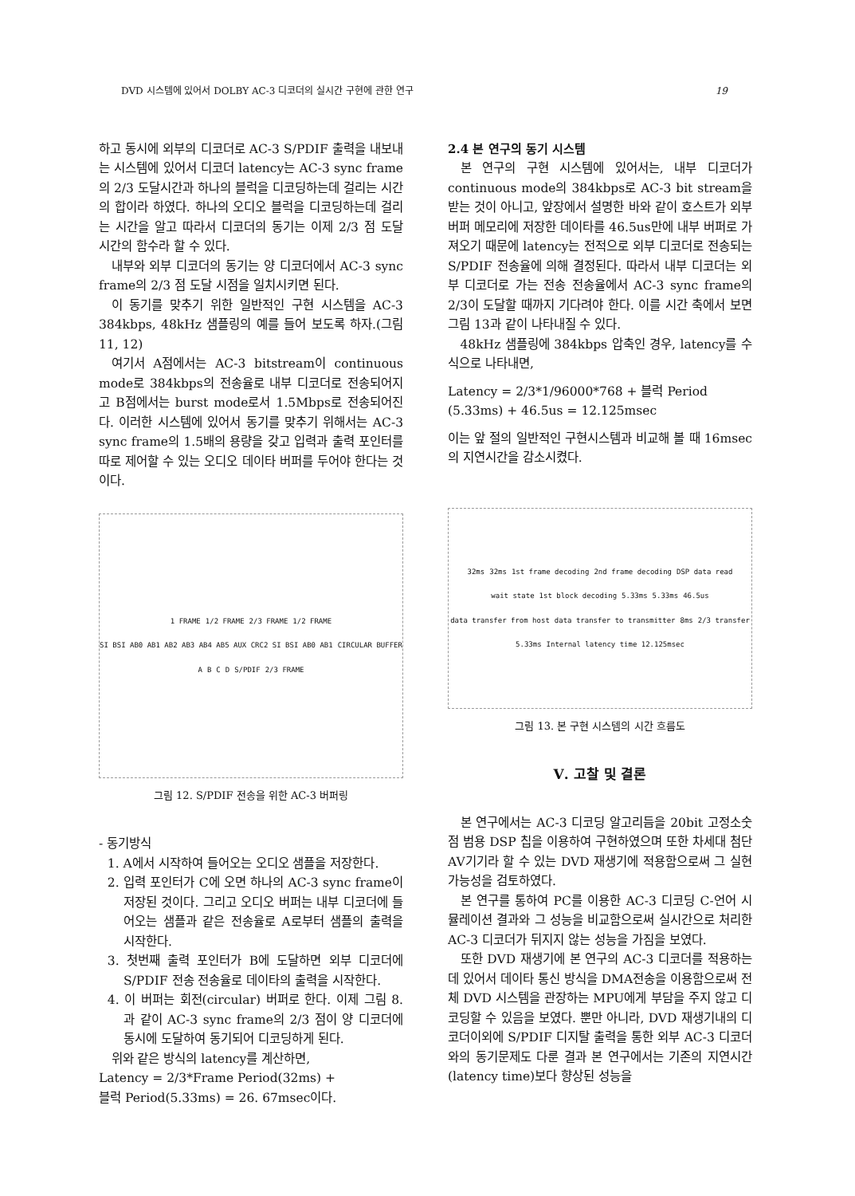DVD 시스템에 있어서 DOLBY AC-3 디코더의 실시간 구현에 관한 연구 19
하고 동시에 외부의 디코더로 AC-3 S/PDIF 출력을 내보내는 시스템에 있어서 디코더 latency는 AC-3 sync frame의 2/3 도달시간과 하나의 블럭을 디코딩하는데 걸리는 시간의 합이라 하였다. 하나의 오디오 블럭을 디코딩하는데 걸리는 시간을 알고 따라서 디코더의 동기는 이제 2/3 점 도달 시간의 함수라 할 수 있다.
내부와 외부 디코더의 동기는 양 디코더에서 AC-3 sync frame의 2/3 점 도달 시점을 일치시키면 된다.
이 동기를 맞추기 위한 일반적인 구현 시스템을 AC-3 384kbps, 48kHz 샘플링의 예를 들어 보도록 하자.(그림 11, 12)
여기서 A점에서는 AC-3 bitstream이 continuous mode로 384kbps의 전송율로 내부 디코더로 전송되어지고 B점에서는 burst mode로서 1.5Mbps로 전송되어진다. 이러한 시스템에 있어서 동기를 맞추기 위해서는 AC-3 sync frame의 1.5배의 용량을 갖고 입력과 출력 포인터를 따로 제어할 수 있는 오디오 데이타 버퍼를 두어야 한다는 것이다.
1 FRAME 1/2 FRAME 2/3 FRAME 1/2 FRAME SI BSI AB0 AB1 AB2 AB3 AB4 AB5 AUX CRC2 SI BSI AB0 AB1 CIRCULAR BUFFER A B C D S/PDIF 2/3 FRAME
그림 12. S/PDIF 전송을 위한 AC-3 버퍼링
- 동기방식
1. A에서 시작하여 들어오는 오디오 샘플을 저장한다.
2. 입력 포인터가 C에 오면 하나의 AC-3 sync frame이 저장된 것이다. 그리고 오디오 버퍼는 내부 디코더에 들어오는 샘플과 같은 전송율로 A로부터 샘플의 출력을 시작한다.
3. 첫번째 출력 포인터가 B에 도달하면 외부 디코더에 S/PDIF 전송 전송율로 데이타의 출력을 시작한다.
4. 이 버퍼는 회전(circular) 버퍼로 한다. 이제 그림 8.과 같이 AC-3 sync frame의 2/3 점이 양 디코더에 동시에 도달하여 동기되어 디코딩하게 된다.
위와 같은 방식의 latency를 계산하면,
Latency = 2/3*Frame Period(32ms) +
블럭 Period(5.33ms) = 26. 67msec이다.
2.4 본 연구의 동기 시스템
본 연구의 구현 시스템에 있어서는, 내부 디코더가 continuous mode의 384kbps로 AC-3 bit stream을 받는 것이 아니고, 앞장에서 설명한 바와 같이 호스트가 외부 버퍼 메모리에 저장한 데이타를 46.5us만에 내부 버퍼로 가져오기 때문에 latency는 전적으로 외부 디코더로 전송되는 S/PDIF 전송율에 의해 결정된다. 따라서 내부 디코더는 외부 디코더로 가는 전송 전송율에서 AC-3 sync frame의 2/3이 도달할 때까지 기다려야 한다. 이를 시간 축에서 보면 그림 13과 같이 나타내질 수 있다.
48kHz 샘플링에 384kbps 압축인 경우, latency를 수식으로 나타내면,
Latency = 2/3*1/96000*768 + 블럭 Period
(5.33ms) + 46.5us = 12.125msec
이는 앞 절의 일반적인 구현시스템과 비교해 볼 때 16msec의 지연시간을 감소시켰다.
32ms 32ms 1st frame decoding 2nd frame decoding DSP data read wait state 1st block decoding 5.33ms 5.33ms 46.5us data transfer from host data transfer to transmitter 8ms 2/3 transfer 5.33ms Internal latency time 12.125msec
그림 13. 본 구현 시스템의 시간 흐름도
Ⅴ. 고찰 및 결론
본 연구에서는 AC-3 디코딩 알고리듬을 20bit 고정소숫점 범용 DSP 칩을 이용하여 구현하였으며 또한 차세대 첨단 AV기기라 할 수 있는 DVD 재생기에 적용함으로써 그 실현 가능성을 검토하였다.
본 연구를 통하여 PC를 이용한 AC-3 디코딩 C-언어 시뮬레이션 결과와 그 성능을 비교함으로써 실시간으로 처리한 AC-3 디코더가 뒤지지 않는 성능을 가짐을 보였다.
또한 DVD 재생기에 본 연구의 AC-3 디코더를 적용하는데 있어서 데이타 통신 방식을 DMA전송을 이용함으로써 전체 DVD 시스템을 관장하는 MPU에게 부담을 주지 않고 디코딩할 수 있음을 보였다. 뿐만 아니라, DVD 재생기내의 디코더이외에 S/PDIF 디지탈 출력을 통한 외부 AC-3 디코더와의 동기문제도 다룬 결과 본 연구에서는 기존의 지연시간(latency time)보다 향상된 성능을